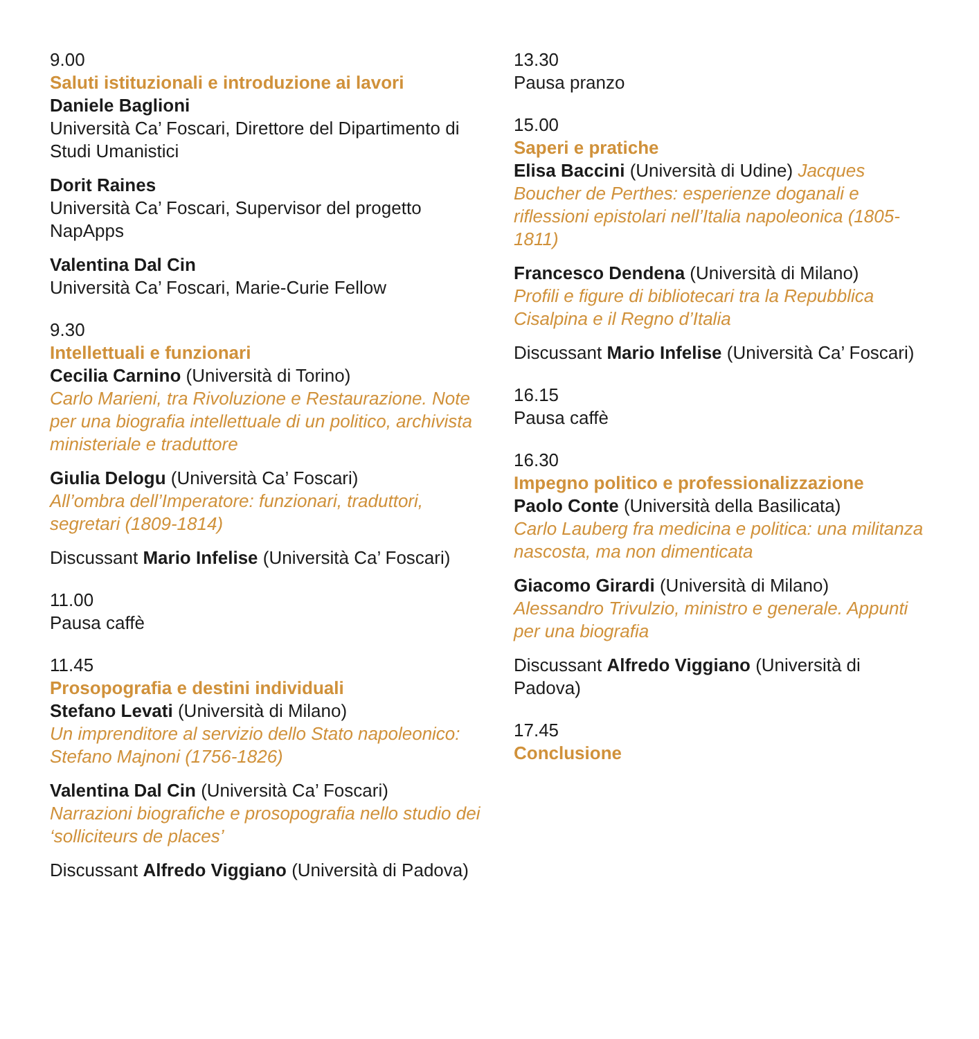9.00
Saluti istituzionali e introduzione ai lavori
Daniele Baglioni
Università Ca’ Foscari, Direttore del Dipartimento di Studi Umanistici
Dorit Raines
Università Ca’ Foscari, Supervisor del progetto NapApps
Valentina Dal Cin
Università Ca’ Foscari, Marie-Curie Fellow
9.30
Intellettuali e funzionari
Cecilia Carnino (Università di Torino)
Carlo Marieni, tra Rivoluzione e Restaurazione. Note per una biografia intellettuale di un politico, archivista ministeriale e traduttore
Giulia Delogu (Università Ca’ Foscari)
All’ombra dell’Imperatore: funzionari, traduttori, segretari (1809-1814)
Discussant Mario Infelise (Università Ca’ Foscari)
11.00
Pausa caffè
11.45
Prosopografia e destini individuali
Stefano Levati (Università di Milano)
Un imprenditore al servizio dello Stato napoleonico: Stefano Majnoni (1756-1826)
Valentina Dal Cin (Università Ca’ Foscari)
Narrazioni biografiche e prosopografia nello studio dei ‘solliciteurs de places’
Discussant Alfredo Viggiano (Università di Padova)
13.30
Pausa pranzo
15.00
Saperi e pratiche
Elisa Baccini (Università di Udine) Jacques Boucher de Perthes: esperienze doganali e riflessioni epistolari nell’Italia napoleonica (1805-1811)
Francesco Dendena (Università di Milano)
Profili e figure di bibliotecari tra la Repubblica Cisalpina e il Regno d’Italia
Discussant Mario Infelise (Università Ca’ Foscari)
16.15
Pausa caffè
16.30
Impegno politico e professionalizzazione
Paolo Conte (Università della Basilicata)
Carlo Lauberg fra medicina e politica: una militanza nascosta, ma non dimenticata
Giacomo Girardi (Università di Milano)
Alessandro Trivulzio, ministro e generale. Appunti per una biografia
Discussant Alfredo Viggiano (Università di Padova)
17.45
Conclusione